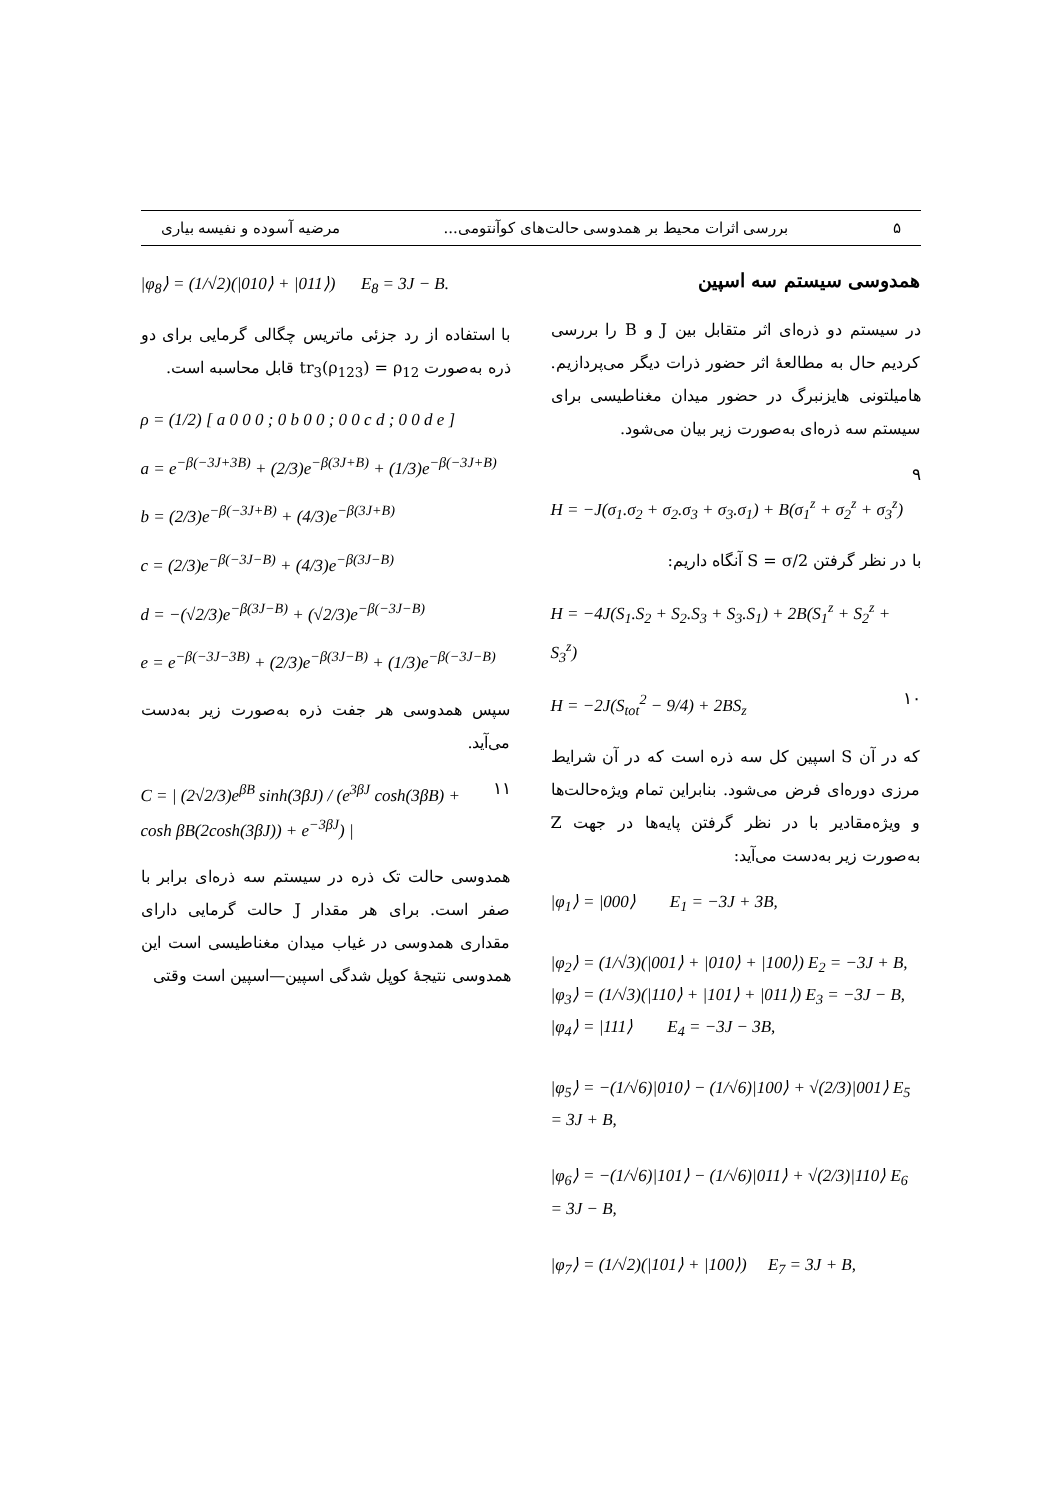۵ بررسی اثرات محیط بر همدوسی حالت‌های کوآنتومی... مرضیه آسوده و نفیسه بیاری
همدوسی سیستم سه اسپین
در سیستم دو ذره‌ای اثر متقابل بین J و B را بررسی کردیم حال به مطالعهٔ اثر حضور ذرات دیگر می‌پردازیم. هامیلتونی هایزنبرگ در حضور میدان مغناطیسی برای سیستم سه ذره‌ای به‌صورت زیر بیان می‌شود.
۹
H = −J(σ<sub>1</sub>.σ<sub>2</sub> + σ<sub>2</sub>.σ<sub>3</sub> + σ<sub>3</sub>.σ<sub>1</sub>) + B(σ<sub>1</sub><sup>z</sup> + σ<sub>2</sub><sup>z</sup> + σ<sub>3</sub><sup>z</sup>)
با در نظر گرفتن S = σ/2 آنگاه داریم:
H = −4J(S<sub>1</sub>.S<sub>2</sub> + S<sub>2</sub>.S<sub>3</sub> + S<sub>3</sub>.S<sub>1</sub>) + 2B(S<sub>1</sub><sup>z</sup> + S<sub>2</sub><sup>z</sup> + S<sub>3</sub><sup>z</sup>)
۱۰ H = −2J(S<sub>tot</sub><sup>2</sup> − 9/4) + 2BS<sub>z</sub>
که در آن S اسپین کل سه ذره است که در آن شرایط مرزی دوره‌ای فرض می‌شود. بنابراین تمام ویژه‌حالت‌ها و ویژه‌مقادیر با در نظر گرفتن پایه‌ها در جهت Z به‌صورت زیر به‌دست می‌آید:
|φ<sub>1</sub>⟩ = |000⟩ E<sub>1</sub> = −3J + 3B,
|φ<sub>2</sub>⟩ = (1/√3)(|001⟩ + |010⟩ + |100⟩) E<sub>2</sub> = −3J + B,
|φ<sub>3</sub>⟩ = (1/√3)(|110⟩ + |101⟩ + |011⟩) E<sub>3</sub> = −3J − B,
|φ<sub>4</sub>⟩ = |111⟩ E<sub>4</sub> = −3J − 3B,
|φ<sub>5</sub>⟩ = −(1/√6)|010⟩ − (1/√6)|100⟩ + √(2/3)|001⟩ E<sub>5</sub> = 3J + B,
|φ<sub>6</sub>⟩ = −(1/√6)|101⟩ − (1/√6)|011⟩ + √(2/3)|110⟩ E<sub>6</sub> = 3J − B,
|φ<sub>7</sub>⟩ = (1/√2)(|101⟩ + |100⟩) E<sub>7</sub> = 3J + B,
|φ<sub>8</sub>⟩ = (1/√2)(|010⟩ + |011⟩) E<sub>8</sub> = 3J − B.
با استفاده از رد جزئی ماتریس چگالی گرمایی برای دو ذره به‌صورت tr<sub>3</sub>(ρ<sub>123</sub>) = ρ<sub>12</sub> قابل محاسبه است.
ρ = (1/2) [ a 0 0 0 ; 0 b 0 0 ; 0 0 c d ; 0 0 d e ]
a = e<sup>−β(−3J+3B)</sup> + (2/3)e<sup>−β(3J+B)</sup> + (1/3)e<sup>−β(−3J+B)</sup>
b = (2/3)e<sup>−β(−3J+B)</sup> + (4/3)e<sup>−β(3J+B)</sup>
c = (2/3)e<sup>−β(−3J−B)</sup> + (4/3)e<sup>−β(3J−B)</sup>
d = −(√2/3)e<sup>−β(3J−B)</sup> + (√2/3)e<sup>−β(−3J−B)</sup>
e = e<sup>−β(−3J−3B)</sup> + (2/3)e<sup>−β(3J−B)</sup> + (1/3)e<sup>−β(−3J−B)</sup>
سپس همدوسی هر جفت ذره به‌صورت زیر به‌دست می‌آید.
۱۱ C = | (2√2/3)e<sup>βB</sup> sinh(3βJ) / (e<sup>3βJ</sup> cosh(3βB) + cosh βB(2cosh(3βJ)) + e<sup>−3βJ</sup>) |
همدوسی حالت تک ذره در سیستم سه ذره‌ای برابر با صفر است. برای هر مقدار J حالت گرمایی دارای مقداری همدوسی در غیاب میدان مغناطیسی است این همدوسی نتیجهٔ کوپل شدگی اسپین—اسپین است وقتی